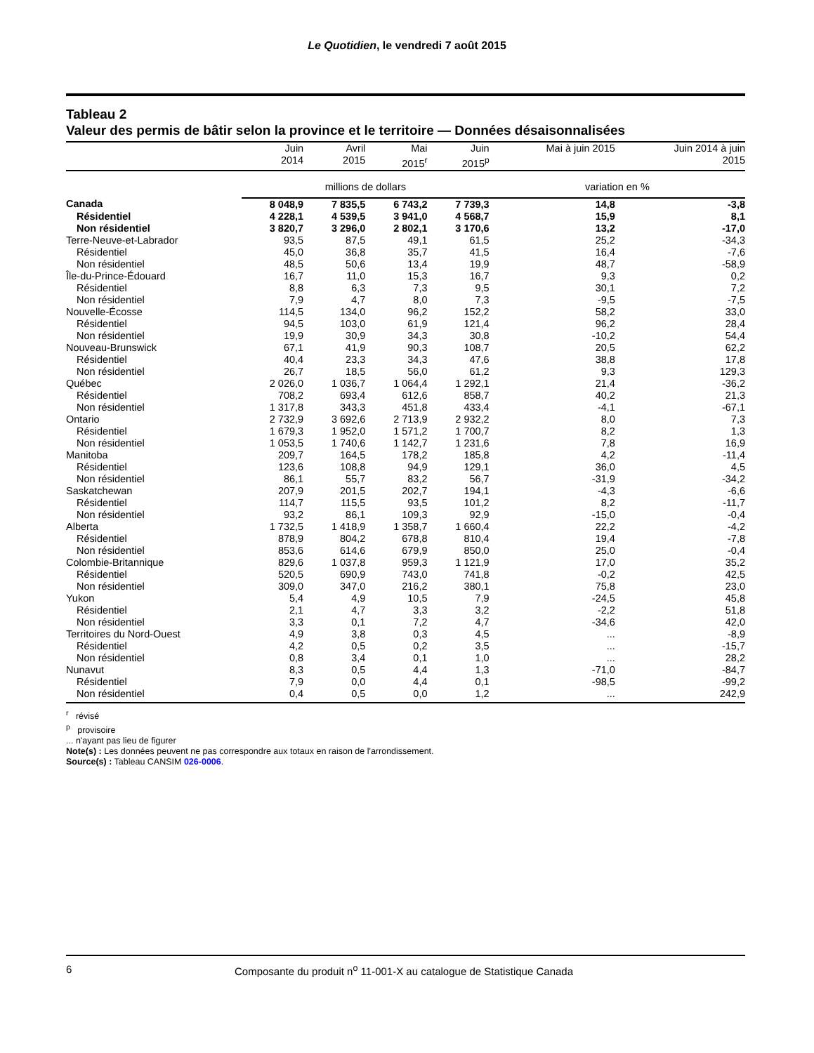Le Quotidien, le vendredi 7 août 2015
Tableau 2
Valeur des permis de bâtir selon la province et le territoire — Données désaisonnalisées
| | Juin 2014 | Avril 2015 | Mai 2015<sup>r</sup> | Juin 2015<sup>p</sup> | Mai à juin 2015 | Juin 2014 à juin 2015 |
| --- | --- | --- | --- | --- | --- | --- |
| | millions de dollars | | | | variation en % | |
| Canada | 8 048,9 | 7 835,5 | 6 743,2 | 7 739,3 | 14,8 | -3,8 |
| Résidentiel | 4 228,1 | 4 539,5 | 3 941,0 | 4 568,7 | 15,9 | 8,1 |
| Non résidentiel | 3 820,7 | 3 296,0 | 2 802,1 | 3 170,6 | 13,2 | -17,0 |
| Terre-Neuve-et-Labrador | 93,5 | 87,5 | 49,1 | 61,5 | 25,2 | -34,3 |
| Résidentiel | 45,0 | 36,8 | 35,7 | 41,5 | 16,4 | -7,6 |
| Non résidentiel | 48,5 | 50,6 | 13,4 | 19,9 | 48,7 | -58,9 |
| Île-du-Prince-Édouard | 16,7 | 11,0 | 15,3 | 16,7 | 9,3 | 0,2 |
| Résidentiel | 8,8 | 6,3 | 7,3 | 9,5 | 30,1 | 7,2 |
| Non résidentiel | 7,9 | 4,7 | 8,0 | 7,3 | -9,5 | -7,5 |
| Nouvelle-Écosse | 114,5 | 134,0 | 96,2 | 152,2 | 58,2 | 33,0 |
| Résidentiel | 94,5 | 103,0 | 61,9 | 121,4 | 96,2 | 28,4 |
| Non résidentiel | 19,9 | 30,9 | 34,3 | 30,8 | -10,2 | 54,4 |
| Nouveau-Brunswick | 67,1 | 41,9 | 90,3 | 108,7 | 20,5 | 62,2 |
| Résidentiel | 40,4 | 23,3 | 34,3 | 47,6 | 38,8 | 17,8 |
| Non résidentiel | 26,7 | 18,5 | 56,0 | 61,2 | 9,3 | 129,3 |
| Québec | 2 026,0 | 1 036,7 | 1 064,4 | 1 292,1 | 21,4 | -36,2 |
| Résidentiel | 708,2 | 693,4 | 612,6 | 858,7 | 40,2 | 21,3 |
| Non résidentiel | 1 317,8 | 343,3 | 451,8 | 433,4 | -4,1 | -67,1 |
| Ontario | 2 732,9 | 3 692,6 | 2 713,9 | 2 932,2 | 8,0 | 7,3 |
| Résidentiel | 1 679,3 | 1 952,0 | 1 571,2 | 1 700,7 | 8,2 | 1,3 |
| Non résidentiel | 1 053,5 | 1 740,6 | 1 142,7 | 1 231,6 | 7,8 | 16,9 |
| Manitoba | 209,7 | 164,5 | 178,2 | 185,8 | 4,2 | -11,4 |
| Résidentiel | 123,6 | 108,8 | 94,9 | 129,1 | 36,0 | 4,5 |
| Non résidentiel | 86,1 | 55,7 | 83,2 | 56,7 | -31,9 | -34,2 |
| Saskatchewan | 207,9 | 201,5 | 202,7 | 194,1 | -4,3 | -6,6 |
| Résidentiel | 114,7 | 115,5 | 93,5 | 101,2 | 8,2 | -11,7 |
| Non résidentiel | 93,2 | 86,1 | 109,3 | 92,9 | -15,0 | -0,4 |
| Alberta | 1 732,5 | 1 418,9 | 1 358,7 | 1 660,4 | 22,2 | -4,2 |
| Résidentiel | 878,9 | 804,2 | 678,8 | 810,4 | 19,4 | -7,8 |
| Non résidentiel | 853,6 | 614,6 | 679,9 | 850,0 | 25,0 | -0,4 |
| Colombie-Britannique | 829,6 | 1 037,8 | 959,3 | 1 121,9 | 17,0 | 35,2 |
| Résidentiel | 520,5 | 690,9 | 743,0 | 741,8 | -0,2 | 42,5 |
| Non résidentiel | 309,0 | 347,0 | 216,2 | 380,1 | 75,8 | 23,0 |
| Yukon | 5,4 | 4,9 | 10,5 | 7,9 | -24,5 | 45,8 |
| Résidentiel | 2,1 | 4,7 | 3,3 | 3,2 | -2,2 | 51,8 |
| Non résidentiel | 3,3 | 0,1 | 7,2 | 4,7 | -34,6 | 42,0 |
| Territoires du Nord-Ouest | 4,9 | 3,8 | 0,3 | 4,5 | ... | -8,9 |
| Résidentiel | 4,2 | 0,5 | 0,2 | 3,5 | ... | -15,7 |
| Non résidentiel | 0,8 | 3,4 | 0,1 | 1,0 | ... | 28,2 |
| Nunavut | 8,3 | 0,5 | 4,4 | 1,3 | -71,0 | -84,7 |
| Résidentiel | 7,9 | 0,0 | 4,4 | 0,1 | -98,5 | -99,2 |
| Non résidentiel | 0,4 | 0,5 | 0,0 | 1,2 | ... | 242,9 |
<sup>r</sup> révisé
<sup>p</sup> provisoire
... n'ayant pas lieu de figurer
Note(s) : Les données peuvent ne pas correspondre aux totaux en raison de l'arrondissement.
Source(s) : Tableau CANSIM 026-0006.
6 Composante du produit n<sup>o</sup> 11-001-X au catalogue de Statistique Canada